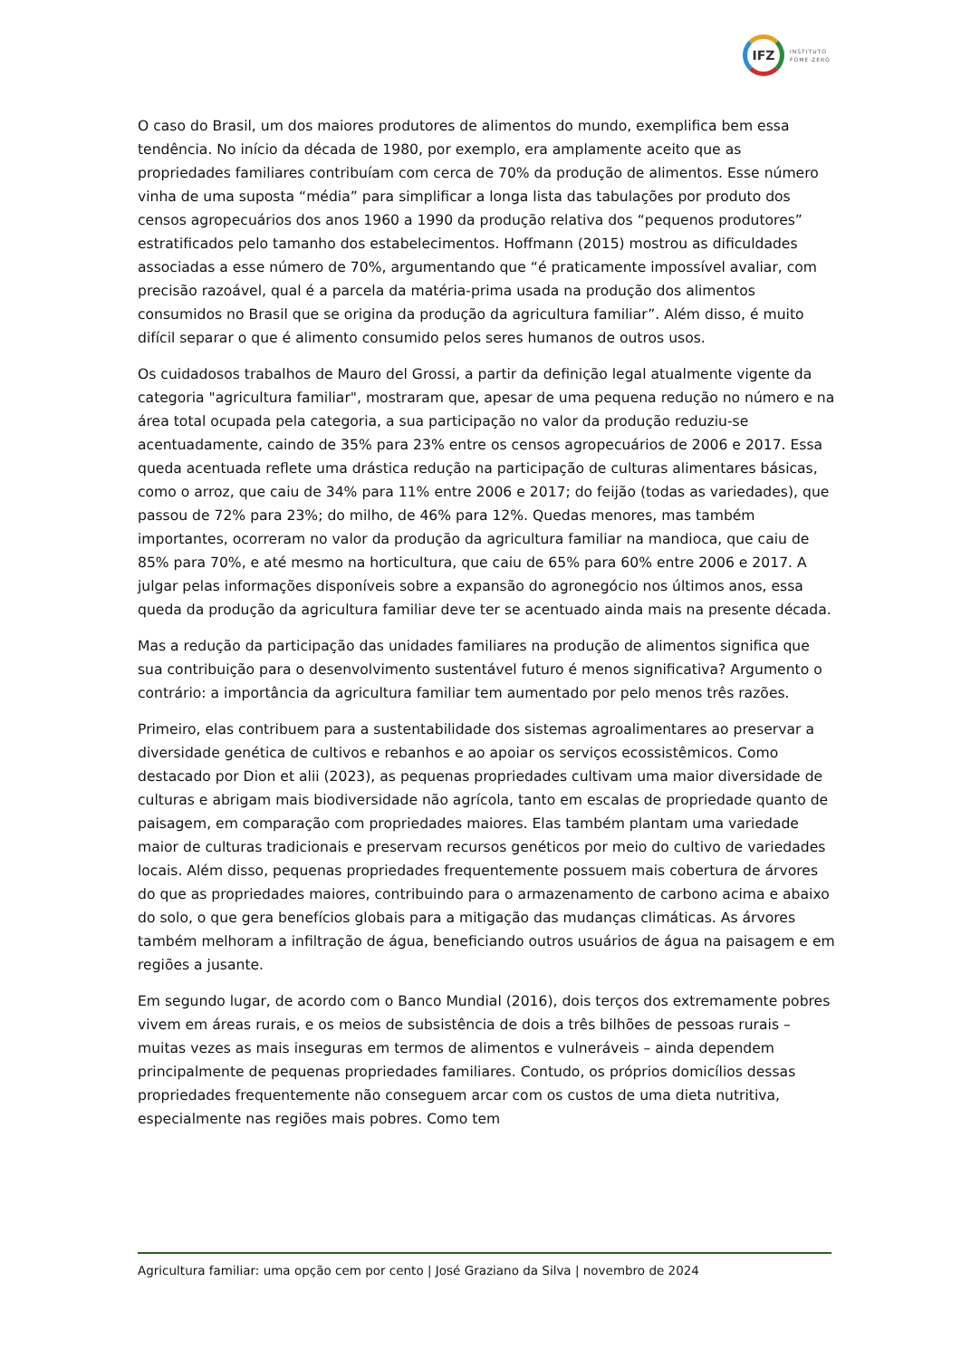IFZ
INSTITUTO
FOME·ZERO
O caso do Brasil, um dos maiores produtores de alimentos do mundo, exemplifica bem essa tendência. No início da década de 1980, por exemplo, era amplamente aceito que as propriedades familiares contribuíam com cerca de 70% da produção de alimentos. Esse número vinha de uma suposta “média” para simplificar a longa lista das tabulações por produto dos censos agropecuários dos anos 1960 a 1990 da produção relativa dos “pequenos produtores” estratificados pelo tamanho dos estabelecimentos. Hoffmann (2015) mostrou as dificuldades associadas a esse número de 70%, argumentando que “é praticamente impossível avaliar, com precisão razoável, qual é a parcela da matéria-prima usada na produção dos alimentos consumidos no Brasil que se origina da produção da agricultura familiar”. Além disso, é muito difícil separar o que é alimento consumido pelos seres humanos de outros usos.
Os cuidadosos trabalhos de Mauro del Grossi, a partir da definição legal atualmente vigente da categoria "agricultura familiar", mostraram que, apesar de uma pequena redução no número e na área total ocupada pela categoria, a sua participação no valor da produção reduziu-se acentuadamente, caindo de 35% para 23% entre os censos agropecuários de 2006 e 2017. Essa queda acentuada reflete uma drástica redução na participação de culturas alimentares básicas, como o arroz, que caiu de 34% para 11% entre 2006 e 2017; do feijão (todas as variedades), que passou de 72% para 23%; do milho, de 46% para 12%. Quedas menores, mas também importantes, ocorreram no valor da produção da agricultura familiar na mandioca, que caiu de 85% para 70%, e até mesmo na horticultura, que caiu de 65% para 60% entre 2006 e 2017. A julgar pelas informações disponíveis sobre a expansão do agronegócio nos últimos anos, essa queda da produção da agricultura familiar deve ter se acentuado ainda mais na presente década.
Mas a redução da participação das unidades familiares na produção de alimentos significa que sua contribuição para o desenvolvimento sustentável futuro é menos significativa? Argumento o contrário: a importância da agricultura familiar tem aumentado por pelo menos três razões.
Primeiro, elas contribuem para a sustentabilidade dos sistemas agroalimentares ao preservar a diversidade genética de cultivos e rebanhos e ao apoiar os serviços ecossistêmicos. Como destacado por Dion et alii (2023), as pequenas propriedades cultivam uma maior diversidade de culturas e abrigam mais biodiversidade não agrícola, tanto em escalas de propriedade quanto de paisagem, em comparação com propriedades maiores. Elas também plantam uma variedade maior de culturas tradicionais e preservam recursos genéticos por meio do cultivo de variedades locais. Além disso, pequenas propriedades frequentemente possuem mais cobertura de árvores do que as propriedades maiores, contribuindo para o armazenamento de carbono acima e abaixo do solo, o que gera benefícios globais para a mitigação das mudanças climáticas. As árvores também melhoram a infiltração de água, beneficiando outros usuários de água na paisagem e em regiões a jusante.
Em segundo lugar, de acordo com o Banco Mundial (2016), dois terços dos extremamente pobres vivem em áreas rurais, e os meios de subsistência de dois a três bilhões de pessoas rurais – muitas vezes as mais inseguras em termos de alimentos e vulneráveis – ainda dependem principalmente de pequenas propriedades familiares. Contudo, os próprios domicílios dessas propriedades frequentemente não conseguem arcar com os custos de uma dieta nutritiva, especialmente nas regiões mais pobres. Como tem
Agricultura familiar: uma opção cem por cento | José Graziano da Silva | novembro de 2024